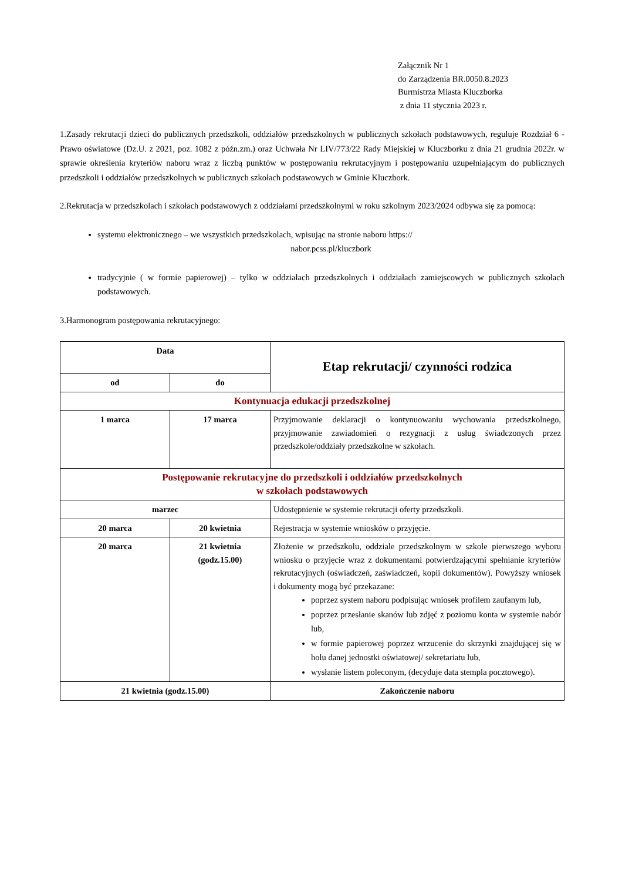Załącznik Nr 1
do Zarządzenia BR.0050.8.2023
Burmistrza Miasta Kluczborka
z dnia 11 stycznia 2023 r.
1.Zasady rekrutacji dzieci do publicznych przedszkoli, oddziałów przedszkolnych w publicznych szkołach podstawowych, reguluje Rozdział 6 - Prawo oświatowe (Dz.U. z 2021, poz. 1082 z późn.zm.) oraz Uchwała Nr LIV/773/22 Rady Miejskiej w Kluczborku z dnia 21 grudnia 2022r. w sprawie określenia kryteriów naboru wraz z liczbą punktów w postępowaniu rekrutacyjnym i postępowaniu uzupełniającym do publicznych przedszkoli i oddziałów przedszkolnych w publicznych szkołach podstawowych w Gminie Kluczbork.
2.Rekrutacja w przedszkolach i szkołach podstawowych z oddziałami przedszkolnymi w roku szkolnym 2023/2024 odbywa się za pomocą:
systemu elektronicznego – we wszystkich przedszkolach, wpisując na stronie naboru https://
nabor.pcss.pl/kluczbork
tradycyjnie ( w formie papierowej) – tylko w oddziałach przedszkolnych i oddziałach zamiejscowych w publicznych szkołach podstawowych.
3.Harmonogram postępowania rekrutacyjnego:
| Data | | Etap rekrutacji/ czynności rodzica |
| --- | --- | --- |
| od | do | |
| Kontynuacja edukacji przedszkolnej | | |
| 1 marca | 17 marca | Przyjmowanie deklaracji o kontynuowaniu wychowania przedszkolnego, przyjmowanie zawiadomień o rezygnacji z usług świadczonych przez przedszkole/oddziały przedszkolne w szkołach. |
| Postępowanie rekrutacyjne do przedszkoli i oddziałów przedszkolnych w szkołach podstawowych | | |
| marzec | | Udostępnienie w systemie rekrutacji oferty przedszkoli. |
| 20 marca | 20 kwietnia | Rejestracja w systemie wniosków o przyjęcie. |
| 20 marca | 21 kwietnia (godz.15.00) | Złożenie w przedszkolu, oddziale przedszkolnym w szkole pierwszego wyboru wniosku o przyjęcie wraz z dokumentami potwierdzającymi spełnianie kryteriów rekrutacyjnych (oświadczeń, zaświadczeń, kopii dokumentów). Powyższy wniosek i dokumenty mogą być przekazane: poprzez system naboru podpisując wniosek profilem zaufanym lub, poprzez przesłanie skanów lub zdjęć z poziomu konta w systemie nabór lub, w formie papierowej poprzez wrzucenie do skrzynki znajdującej się w holu danej jednostki oświatowej/ sekretariatu lub, wysłanie listem poleconym, (decyduje data stempla pocztowego). |
| 21 kwietnia (godz.15.00) | | Zakończenie naboru |